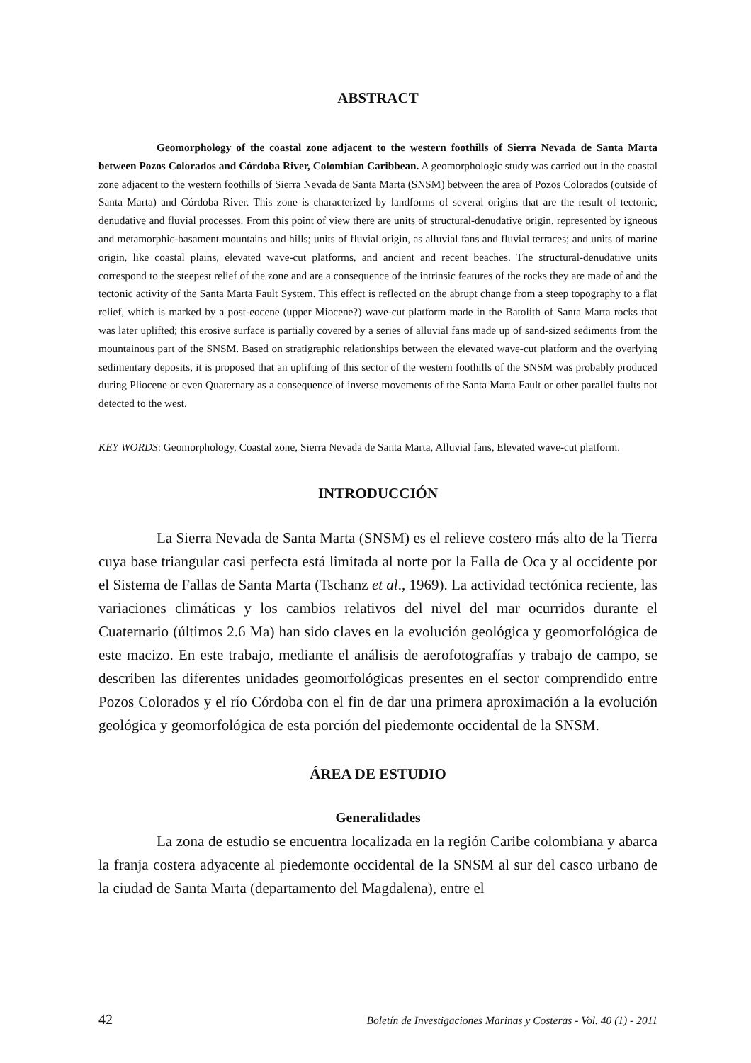ABSTRACT
Geomorphology of the coastal zone adjacent to the western foothills of Sierra Nevada de Santa Marta between Pozos Colorados and Córdoba River, Colombian Caribbean. A geomorphologic study was carried out in the coastal zone adjacent to the western foothills of Sierra Nevada de Santa Marta (SNSM) between the area of Pozos Colorados (outside of Santa Marta) and Córdoba River. This zone is characterized by landforms of several origins that are the result of tectonic, denudative and fluvial processes. From this point of view there are units of structural-denudative origin, represented by igneous and metamorphic-basament mountains and hills; units of fluvial origin, as alluvial fans and fluvial terraces; and units of marine origin, like coastal plains, elevated wave-cut platforms, and ancient and recent beaches. The structural-denudative units correspond to the steepest relief of the zone and are a consequence of the intrinsic features of the rocks they are made of and the tectonic activity of the Santa Marta Fault System. This effect is reflected on the abrupt change from a steep topography to a flat relief, which is marked by a post-eocene (upper Miocene?) wave-cut platform made in the Batolith of Santa Marta rocks that was later uplifted; this erosive surface is partially covered by a series of alluvial fans made up of sand-sized sediments from the mountainous part of the SNSM. Based on stratigraphic relationships between the elevated wave-cut platform and the overlying sedimentary deposits, it is proposed that an uplifting of this sector of the western foothills of the SNSM was probably produced during Pliocene or even Quaternary as a consequence of inverse movements of the Santa Marta Fault or other parallel faults not detected to the west.
KEY WORDS: Geomorphology, Coastal zone, Sierra Nevada de Santa Marta, Alluvial fans, Elevated wave-cut platform.
INTRODUCCIÓN
La Sierra Nevada de Santa Marta (SNSM) es el relieve costero más alto de la Tierra cuya base triangular casi perfecta está limitada al norte por la Falla de Oca y al occidente por el Sistema de Fallas de Santa Marta (Tschanz et al., 1969). La actividad tectónica reciente, las variaciones climáticas y los cambios relativos del nivel del mar ocurridos durante el Cuaternario (últimos 2.6 Ma) han sido claves en la evolución geológica y geomorfológica de este macizo. En este trabajo, mediante el análisis de aerofotografías y trabajo de campo, se describen las diferentes unidades geomorfológicas presentes en el sector comprendido entre Pozos Colorados y el río Córdoba con el fin de dar una primera aproximación a la evolución geológica y geomorfológica de esta porción del piedemonte occidental de la SNSM.
ÁREA DE ESTUDIO
Generalidades
La zona de estudio se encuentra localizada en la región Caribe colombiana y abarca la franja costera adyacente al piedemonte occidental de la SNSM al sur del casco urbano de la ciudad de Santa Marta (departamento del Magdalena), entre el
42 Boletín de Investigaciones Marinas y Costeras - Vol. 40 (1) - 2011